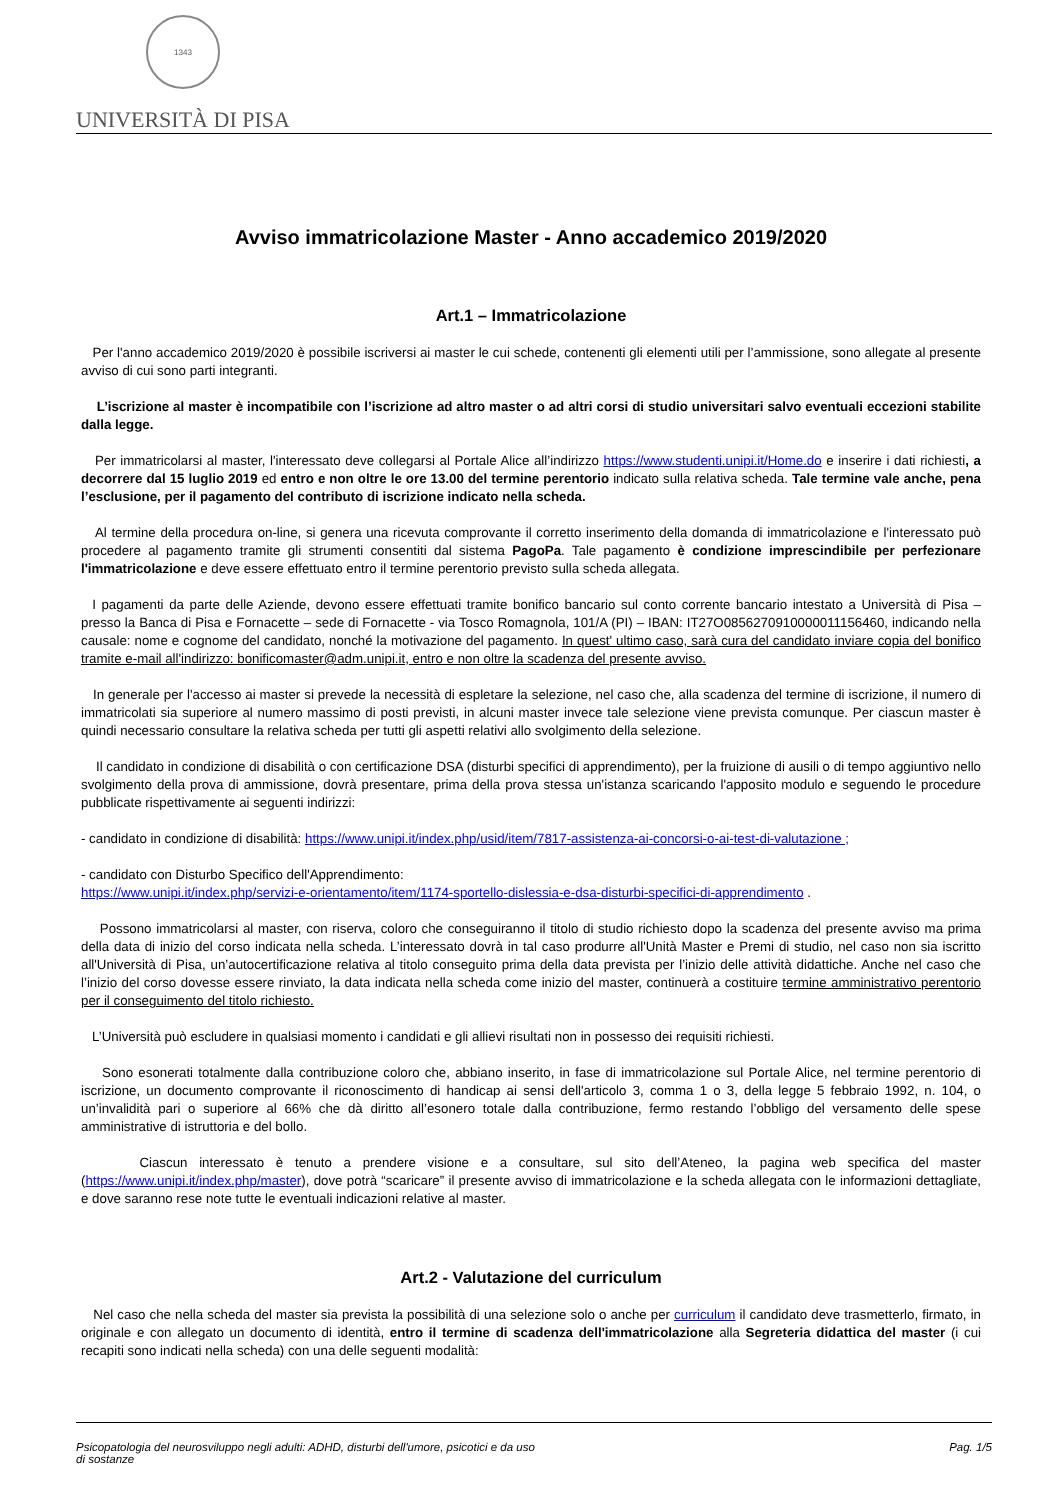1343
UNIVERSITÀ DI PISA
Avviso immatricolazione Master - Anno accademico 2019/2020
Art.1 – Immatricolazione
Per l'anno accademico 2019/2020 è possibile iscriversi ai master le cui schede, contenenti gli elementi utili per l’ammissione, sono allegate al presente avviso di cui sono parti integranti.
L’iscrizione al master è incompatibile con l’iscrizione ad altro master o ad altri corsi di studio universitari salvo eventuali eccezioni stabilite dalla legge.
Per immatricolarsi al master, l'interessato deve collegarsi al Portale Alice all’indirizzo https://www.studenti.unipi.it/Home.do e inserire i dati richiesti, a decorrere dal 15 luglio 2019 ed entro e non oltre le ore 13.00 del termine perentorio indicato sulla relativa scheda. Tale termine vale anche, pena l’esclusione, per il pagamento del contributo di iscrizione indicato nella scheda.
Al termine della procedura on-line, si genera una ricevuta comprovante il corretto inserimento della domanda di immatricolazione e l'interessato può procedere al pagamento tramite gli strumenti consentiti dal sistema PagoPa. Tale pagamento è condizione imprescindibile per perfezionare l'immatricolazione e deve essere effettuato entro il termine perentorio previsto sulla scheda allegata.
I pagamenti da parte delle Aziende, devono essere effettuati tramite bonifico bancario sul conto corrente bancario intestato a Università di Pisa – presso la Banca di Pisa e Fornacette – sede di Fornacette - via Tosco Romagnola, 101/A (PI) – IBAN: IT27O0856270910000011156460, indicando nella causale: nome e cognome del candidato, nonché la motivazione del pagamento. In quest' ultimo caso, sarà cura del candidato inviare copia del bonifico tramite e-mail all'indirizzo: bonificomaster@adm.unipi.it, entro e non oltre la scadenza del presente avviso.
In generale per l'accesso ai master si prevede la necessità di espletare la selezione, nel caso che, alla scadenza del termine di iscrizione, il numero di immatricolati sia superiore al numero massimo di posti previsti, in alcuni master invece tale selezione viene prevista comunque. Per ciascun master è quindi necessario consultare la relativa scheda per tutti gli aspetti relativi allo svolgimento della selezione.
Il candidato in condizione di disabilità o con certificazione DSA (disturbi specifici di apprendimento), per la fruizione di ausili o di tempo aggiuntivo nello svolgimento della prova di ammissione, dovrà presentare, prima della prova stessa un'istanza scaricando l'apposito modulo e seguendo le procedure pubblicate rispettivamente ai seguenti indirizzi:
- candidato in condizione di disabilità: https://www.unipi.it/index.php/usid/item/7817-assistenza-ai-concorsi-o-ai-test-di-valutazione ;
- candidato con Disturbo Specifico dell'Apprendimento:
https://www.unipi.it/index.php/servizi-e-orientamento/item/1174-sportello-dislessia-e-dsa-disturbi-specifici-di-apprendimento .
Possono immatricolarsi al master, con riserva, coloro che conseguiranno il titolo di studio richiesto dopo la scadenza del presente avviso ma prima della data di inizio del corso indicata nella scheda. L’interessato dovrà in tal caso produrre all'Unità Master e Premi di studio, nel caso non sia iscritto all'Università di Pisa, un’autocertificazione relativa al titolo conseguito prima della data prevista per l’inizio delle attività didattiche. Anche nel caso che l’inizio del corso dovesse essere rinviato, la data indicata nella scheda come inizio del master, continuerà a costituire termine amministrativo perentorio per il conseguimento del titolo richiesto.
L’Università può escludere in qualsiasi momento i candidati e gli allievi risultati non in possesso dei requisiti richiesti.
Sono esonerati totalmente dalla contribuzione coloro che, abbiano inserito, in fase di immatricolazione sul Portale Alice, nel termine perentorio di iscrizione, un documento comprovante il riconoscimento di handicap ai sensi dell'articolo 3, comma 1 o 3, della legge 5 febbraio 1992, n. 104, o un’invalidità pari o superiore al 66% che dà diritto all’esonero totale dalla contribuzione, fermo restando l’obbligo del versamento delle spese amministrative di istruttoria e del bollo.
Ciascun interessato è tenuto a prendere visione e a consultare, sul sito dell’Ateneo, la pagina web specifica del master (https://www.unipi.it/index.php/master), dove potrà “scaricare” il presente avviso di immatricolazione e la scheda allegata con le informazioni dettagliate, e dove saranno rese note tutte le eventuali indicazioni relative al master.
Art.2 - Valutazione del curriculum
Nel caso che nella scheda del master sia prevista la possibilità di una selezione solo o anche per curriculum il candidato deve trasmetterlo, firmato, in originale e con allegato un documento di identità, entro il termine di scadenza dell'immatricolazione alla Segreteria didattica del master (i cui recapiti sono indicati nella scheda) con una delle seguenti modalità:
Psicopatologia del neurosviluppo negli adulti: ADHD, disturbi dell'umore, psicotici e da uso
di sostanze Pag. 1/5